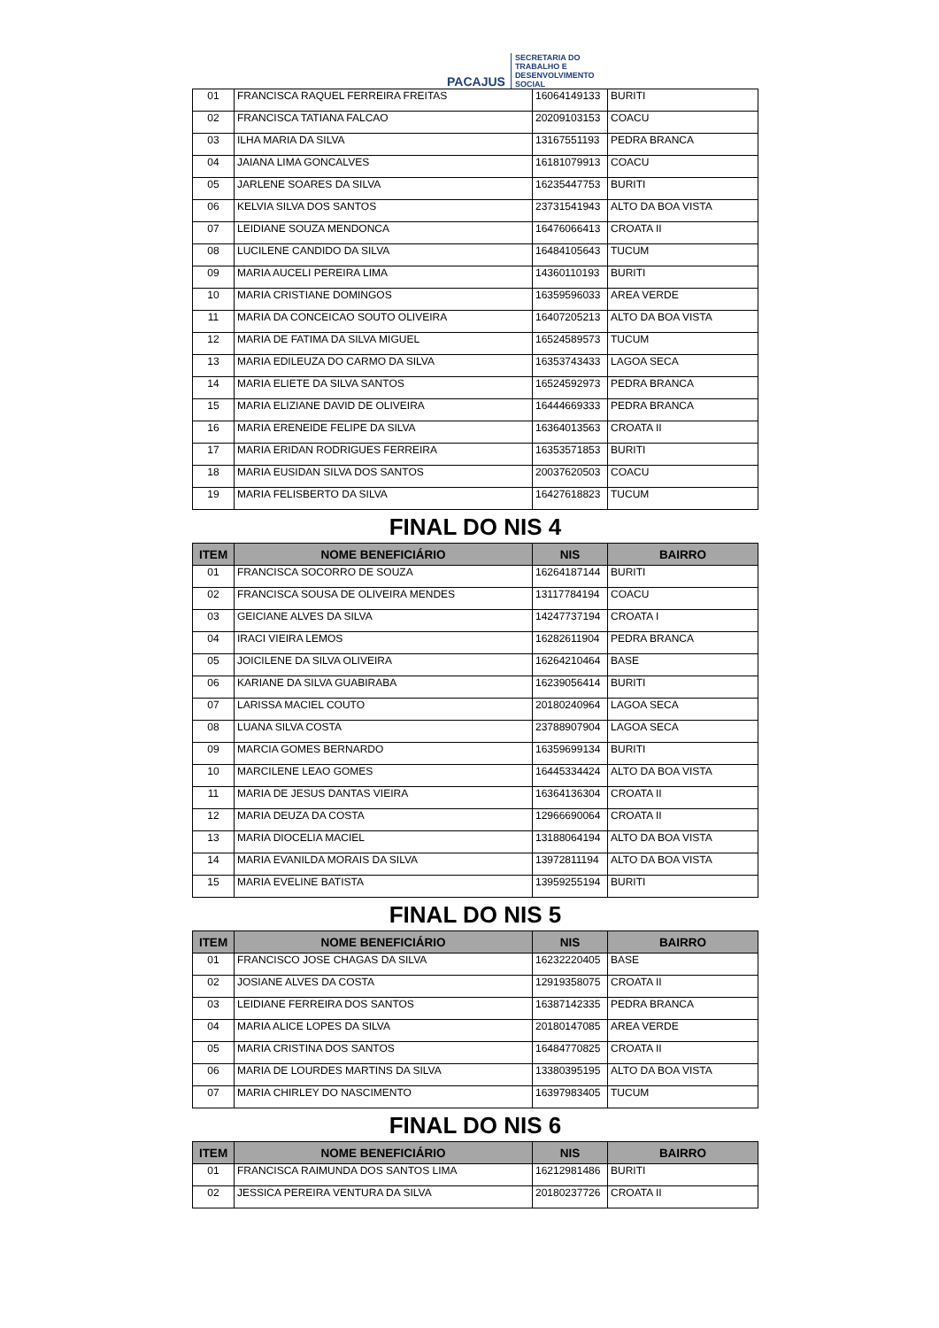PACAJUS
SECRETARIA DO
TRABALHO E
DESENVOLVIMENTO
SOCIAL
| 01 | FRANCISCA RAQUEL FERREIRA FREITAS | 16064149133 | BURITI |
| 02 | FRANCISCA TATIANA FALCAO | 20209103153 | COACU |
| 03 | ILHA MARIA DA SILVA | 13167551193 | PEDRA BRANCA |
| 04 | JAIANA LIMA GONCALVES | 16181079913 | COACU |
| 05 | JARLENE SOARES DA SILVA | 16235447753 | BURITI |
| 06 | KELVIA SILVA DOS SANTOS | 23731541943 | ALTO DA BOA VISTA |
| 07 | LEIDIANE SOUZA MENDONCA | 16476066413 | CROATA II |
| 08 | LUCILENE CANDIDO DA SILVA | 16484105643 | TUCUM |
| 09 | MARIA AUCELI PEREIRA LIMA | 14360110193 | BURITI |
| 10 | MARIA CRISTIANE DOMINGOS | 16359596033 | AREA VERDE |
| 11 | MARIA DA CONCEICAO SOUTO OLIVEIRA | 16407205213 | ALTO DA BOA VISTA |
| 12 | MARIA DE FATIMA DA SILVA MIGUEL | 16524589573 | TUCUM |
| 13 | MARIA EDILEUZA DO CARMO DA SILVA | 16353743433 | LAGOA SECA |
| 14 | MARIA ELIETE DA SILVA SANTOS | 16524592973 | PEDRA BRANCA |
| 15 | MARIA ELIZIANE DAVID DE OLIVEIRA | 16444669333 | PEDRA BRANCA |
| 16 | MARIA ERENEIDE FELIPE DA SILVA | 16364013563 | CROATA II |
| 17 | MARIA ERIDAN RODRIGUES FERREIRA | 16353571853 | BURITI |
| 18 | MARIA EUSIDAN SILVA DOS SANTOS | 20037620503 | COACU |
| 19 | MARIA FELISBERTO DA SILVA | 16427618823 | TUCUM |
FINAL DO NIS 4
| ITEM | NOME BENEFICIÁRIO | NIS | BAIRRO |
| --- | --- | --- | --- |
| 01 | FRANCISCA SOCORRO DE SOUZA | 16264187144 | BURITI |
| 02 | FRANCISCA SOUSA DE OLIVEIRA MENDES | 13117784194 | COACU |
| 03 | GEICIANE ALVES DA SILVA | 14247737194 | CROATA I |
| 04 | IRACI VIEIRA LEMOS | 16282611904 | PEDRA BRANCA |
| 05 | JOICILENE DA SILVA OLIVEIRA | 16264210464 | BASE |
| 06 | KARIANE DA SILVA GUABIRABA | 16239056414 | BURITI |
| 07 | LARISSA MACIEL COUTO | 20180240964 | LAGOA SECA |
| 08 | LUANA SILVA COSTA | 23788907904 | LAGOA SECA |
| 09 | MARCIA GOMES BERNARDO | 16359699134 | BURITI |
| 10 | MARCILENE LEAO GOMES | 16445334424 | ALTO DA BOA VISTA |
| 11 | MARIA DE JESUS DANTAS VIEIRA | 16364136304 | CROATA II |
| 12 | MARIA DEUZA DA COSTA | 12966690064 | CROATA II |
| 13 | MARIA DIOCELIA MACIEL | 13188064194 | ALTO DA BOA VISTA |
| 14 | MARIA EVANILDA MORAIS DA SILVA | 13972811194 | ALTO DA BOA VISTA |
| 15 | MARIA EVELINE BATISTA | 13959255194 | BURITI |
FINAL DO NIS 5
| ITEM | NOME BENEFICIÁRIO | NIS | BAIRRO |
| --- | --- | --- | --- |
| 01 | FRANCISCO JOSE CHAGAS DA SILVA | 16232220405 | BASE |
| 02 | JOSIANE ALVES DA COSTA | 12919358075 | CROATA II |
| 03 | LEIDIANE FERREIRA DOS SANTOS | 16387142335 | PEDRA BRANCA |
| 04 | MARIA ALICE LOPES DA SILVA | 20180147085 | AREA VERDE |
| 05 | MARIA CRISTINA DOS SANTOS | 16484770825 | CROATA II |
| 06 | MARIA DE LOURDES MARTINS DA SILVA | 13380395195 | ALTO DA BOA VISTA |
| 07 | MARIA CHIRLEY DO NASCIMENTO | 16397983405 | TUCUM |
FINAL DO NIS 6
| ITEM | NOME BENEFICIÁRIO | NIS | BAIRRO |
| --- | --- | --- | --- |
| 01 | FRANCISCA RAIMUNDA DOS SANTOS LIMA | 16212981486 | BURITI |
| 02 | JESSICA PEREIRA VENTURA DA SILVA | 20180237726 | CROATA II |